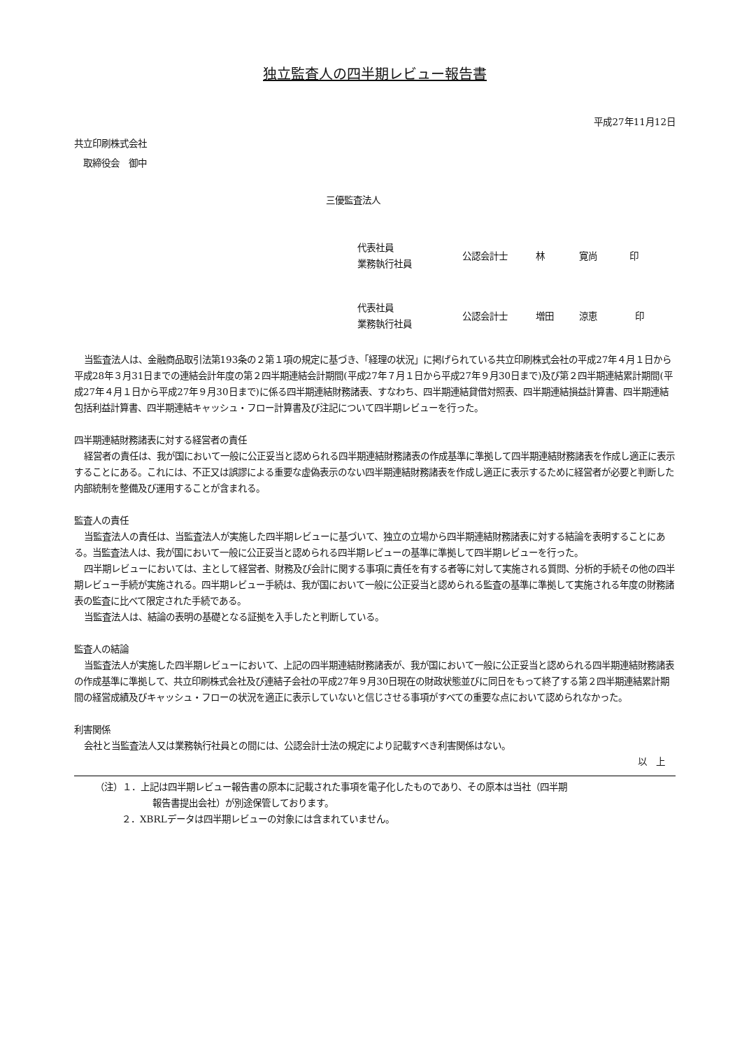独立監査人の四半期レビュー報告書
平成27年11月12日
共立印刷株式会社
　取締役会　御中
三優監査法人
代表社員
業務執行社員
公認会計士 林 寛尚 印
代表社員
業務執行社員
公認会計士 増田 涼恵 印
当監査法人は、金融商品取引法第193条の２第１項の規定に基づき、「経理の状況」に掲げられている共立印刷株式会社の平成27年４月１日から平成28年３月31日までの連結会計年度の第２四半期連結会計期間(平成27年７月１日から平成27年９月30日まで)及び第２四半期連結累計期間(平成27年４月１日から平成27年９月30日まで)に係る四半期連結財務諸表、すなわち、四半期連結貸借対照表、四半期連結損益計算書、四半期連結包括利益計算書、四半期連結キャッシュ・フロー計算書及び注記について四半期レビューを行った。
四半期連結財務諸表に対する経営者の責任
経営者の責任は、我が国において一般に公正妥当と認められる四半期連結財務諸表の作成基準に準拠して四半期連結財務諸表を作成し適正に表示することにある。これには、不正又は誤謬による重要な虚偽表示のない四半期連結財務諸表を作成し適正に表示するために経営者が必要と判断した内部統制を整備及び運用することが含まれる。
監査人の責任
当監査法人の責任は、当監査法人が実施した四半期レビューに基づいて、独立の立場から四半期連結財務諸表に対する結論を表明することにある。当監査法人は、我が国において一般に公正妥当と認められる四半期レビューの基準に準拠して四半期レビューを行った。
四半期レビューにおいては、主として経営者、財務及び会計に関する事項に責任を有する者等に対して実施される質問、分析的手続その他の四半期レビュー手続が実施される。四半期レビュー手続は、我が国において一般に公正妥当と認められる監査の基準に準拠して実施される年度の財務諸表の監査に比べて限定された手続である。
当監査法人は、結論の表明の基礎となる証拠を入手したと判断している。
監査人の結論
当監査法人が実施した四半期レビューにおいて、上記の四半期連結財務諸表が、我が国において一般に公正妥当と認められる四半期連結財務諸表の作成基準に準拠して、共立印刷株式会社及び連結子会社の平成27年９月30日現在の財政状態並びに同日をもって終了する第２四半期連結累計期間の経営成績及びキャッシュ・フローの状況を適正に表示していないと信じさせる事項がすべての重要な点において認められなかった。
利害関係
会社と当監査法人又は業務執行社員との間には、公認会計士法の規定により記載すべき利害関係はない。
以　上
（注）１．上記は四半期レビュー報告書の原本に記載された事項を電子化したものであり、その原本は当社（四半期
報告書提出会社）が別途保管しております。
２．XBRLデータは四半期レビューの対象には含まれていません。